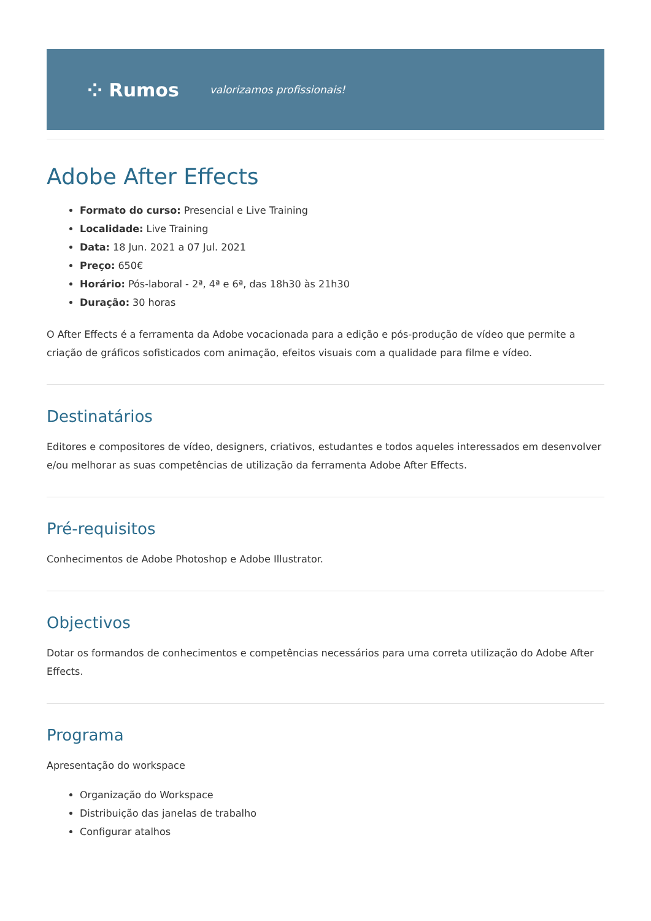⁘ Rumos valorizamos profissionais!
Adobe After Effects
Formato do curso: Presencial e Live Training
Localidade: Live Training
Data: 18 Jun. 2021 a 07 Jul. 2021
Preço: 650€
Horário: Pós-laboral - 2ª, 4ª e 6ª, das 18h30 às 21h30
Duração: 30 horas
O After Effects é a ferramenta da Adobe vocacionada para a edição e pós-produção de vídeo que permite a criação de gráficos sofisticados com animação, efeitos visuais com a qualidade para filme e vídeo.
Destinatários
Editores e compositores de vídeo, designers, criativos, estudantes e todos aqueles interessados em desenvolver e/ou melhorar as suas competências de utilização da ferramenta Adobe After Effects.
Pré-requisitos
Conhecimentos de Adobe Photoshop e Adobe Illustrator.
Objectivos
Dotar os formandos de conhecimentos e competências necessários para uma correta utilização do Adobe After Effects.
Programa
Apresentação do workspace
Organização do Workspace
Distribuição das janelas de trabalho
Configurar atalhos